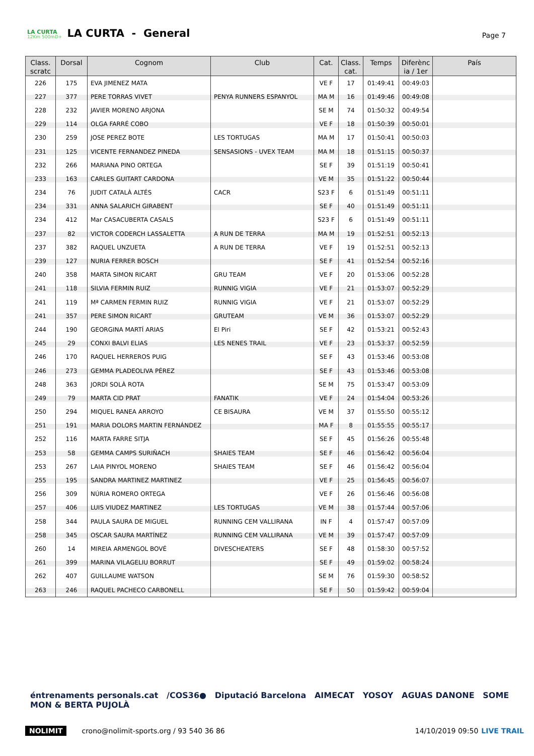LA CURTA
12Km 500mD+
LA CURTA - General
Page 7
| Class. scratc | Dorsal | Cognom | Club | Cat. | Class. cat. | Temps | Diferènc ia / 1er | País |
| --- | --- | --- | --- | --- | --- | --- | --- | --- |
| 226 | 175 | EVA JIMENEZ MATA | | VE F | 17 | 01:49:41 | 00:49:03 | |
| 227 | 377 | PERE TORRAS VIVET | PENYA RUNNERS ESPANYOL | MA M | 16 | 01:49:46 | 00:49:08 | |
| 228 | 232 | JAVIER MORENO ARJONA | | SE M | 74 | 01:50:32 | 00:49:54 | |
| 229 | 114 | OLGA FARRÉ COBO | | VE F | 18 | 01:50:39 | 00:50:01 | |
| 230 | 259 | JOSE PEREZ BOTE | LES TORTUGAS | MA M | 17 | 01:50:41 | 00:50:03 | |
| 231 | 125 | VICENTE FERNANDEZ PINEDA | SENSASIONS - UVEX TEAM | MA M | 18 | 01:51:15 | 00:50:37 | |
| 232 | 266 | MARIANA PINO ORTEGA | | SE F | 39 | 01:51:19 | 00:50:41 | |
| 233 | 163 | CARLES GUITART CARDONA | | VE M | 35 | 01:51:22 | 00:50:44 | |
| 234 | 76 | JUDIT CATALÀ ALTÉS | CACR | S23 F | 6 | 01:51:49 | 00:51:11 | |
| 234 | 331 | ANNA SALARICH GIRABENT | | SE F | 40 | 01:51:49 | 00:51:11 | |
| 234 | 412 | Mar CASACUBERTA CASALS | | S23 F | 6 | 01:51:49 | 00:51:11 | |
| 237 | 82 | VICTOR CODERCH LASSALETTA | A RUN DE TERRA | MA M | 19 | 01:52:51 | 00:52:13 | |
| 237 | 382 | RAQUEL UNZUETA | A RUN DE TERRA | VE F | 19 | 01:52:51 | 00:52:13 | |
| 239 | 127 | NURIA FERRER BOSCH | | SE F | 41 | 01:52:54 | 00:52:16 | |
| 240 | 358 | MARTA SIMON RICART | GRU TEAM | VE F | 20 | 01:53:06 | 00:52:28 | |
| 241 | 118 | SILVIA FERMIN RUIZ | RUNNIG VIGIA | VE F | 21 | 01:53:07 | 00:52:29 | |
| 241 | 119 | Mª CARMEN FERMIN RUIZ | RUNNIG VIGIA | VE F | 21 | 01:53:07 | 00:52:29 | |
| 241 | 357 | PERE SIMON RICART | GRUTEAM | VE M | 36 | 01:53:07 | 00:52:29 | |
| 244 | 190 | GEORGINA MARTÍ ARIAS | El Piri | SE F | 42 | 01:53:21 | 00:52:43 | |
| 245 | 29 | CONXI BALVI ELIAS | LES NENES TRAIL | VE F | 23 | 01:53:37 | 00:52:59 | |
| 246 | 170 | RAQUEL HERREROS PUIG | | SE F | 43 | 01:53:46 | 00:53:08 | |
| 246 | 273 | GEMMA PLADEOLIVA PÉREZ | | SE F | 43 | 01:53:46 | 00:53:08 | |
| 248 | 363 | JORDI SOLÀ ROTA | | SE M | 75 | 01:53:47 | 00:53:09 | |
| 249 | 79 | MARTA CID PRAT | FANATIK | VE F | 24 | 01:54:04 | 00:53:26 | |
| 250 | 294 | MIQUEL RANEA ARROYO | CE BISAURA | VE M | 37 | 01:55:50 | 00:55:12 | |
| 251 | 191 | MARIA DOLORS MARTIN FERNÁNDEZ | | MA F | 8 | 01:55:55 | 00:55:17 | |
| 252 | 116 | MARTA FARRE SITJA | | SE F | 45 | 01:56:26 | 00:55:48 | |
| 253 | 58 | GEMMA CAMPS SURIÑACH | SHAIES TEAM | SE F | 46 | 01:56:42 | 00:56:04 | |
| 253 | 267 | LAIA PINYOL MORENO | SHAIES TEAM | SE F | 46 | 01:56:42 | 00:56:04 | |
| 255 | 195 | SANDRA MARTINEZ MARTINEZ | | VE F | 25 | 01:56:45 | 00:56:07 | |
| 256 | 309 | NÚRIA ROMERO ORTEGA | | VE F | 26 | 01:56:46 | 00:56:08 | |
| 257 | 406 | LUIS VIUDEZ MARTINEZ | LES TORTUGAS | VE M | 38 | 01:57:44 | 00:57:06 | |
| 258 | 344 | PAULA SAURA DE MIGUEL | RUNNING CEM VALLIRANA | IN F | 4 | 01:57:47 | 00:57:09 | |
| 258 | 345 | OSCAR SAURA MARTÍNEZ | RUNNING CEM VALLIRANA | VE M | 39 | 01:57:47 | 00:57:09 | |
| 260 | 14 | MIREIA ARMENGOL BOVÉ | DIVESCHEATERS | SE F | 48 | 01:58:30 | 00:57:52 | |
| 261 | 399 | MARINA VILAGELIU BORRUT | | SE F | 49 | 01:59:02 | 00:58:24 | |
| 262 | 407 | GUILLAUME WATSON | | SE M | 76 | 01:59:30 | 00:58:52 | |
| 263 | 246 | RAQUEL PACHECO CARBONELL | | SE F | 50 | 01:59:42 | 00:59:04 | |
éntrenaments personals.cat /COS36● Diputació Barcelona AIMECAT YOSOY AGUAS DANONE SOME MON & BERTA PUJOLÀ
NOLIMIT crono@nolimit-sports.org / 93 540 36 86 14/10/2019 09:50 LIVE TRAIL